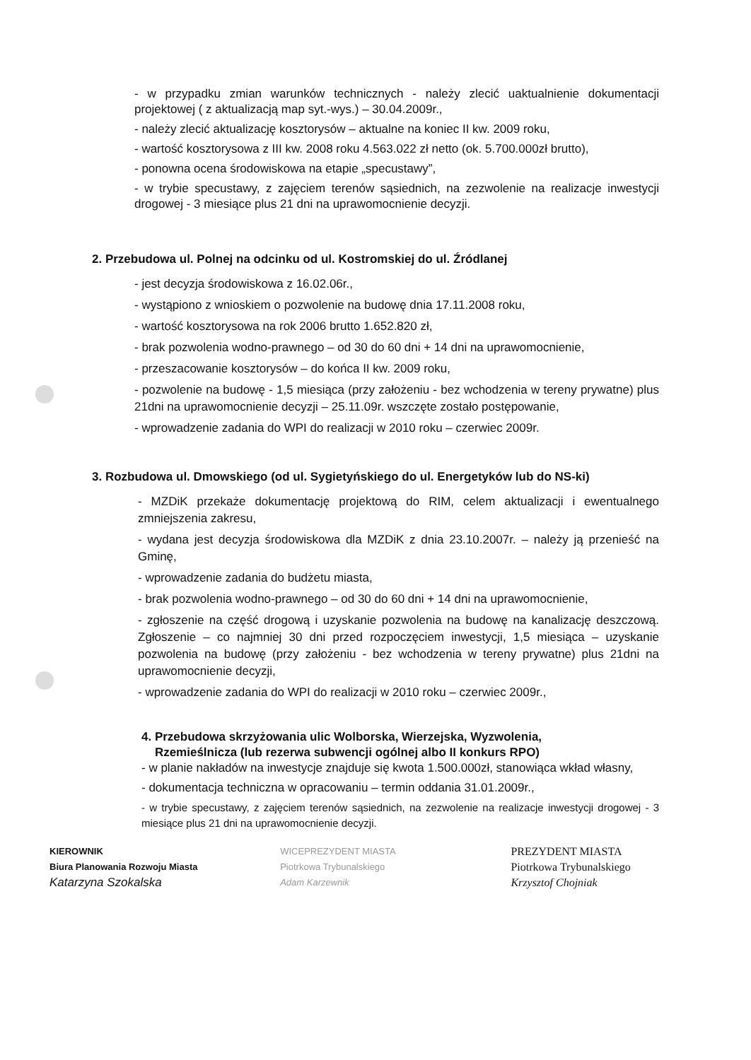- w przypadku zmian warunków technicznych - należy zlecić uaktualnienie dokumentacji projektowej ( z aktualizacją map syt.-wys.) – 30.04.2009r.,
- należy zlecić aktualizację kosztorysów – aktualne na koniec II kw. 2009 roku,
- wartość kosztorysowa z III kw. 2008 roku 4.563.022 zł netto (ok. 5.700.000zł brutto),
- ponowna ocena środowiskowa na etapie „specustawy”,
- w trybie specustawy, z zajęciem terenów sąsiednich, na zezwolenie na realizacje inwestycji drogowej - 3 miesiące plus 21 dni na uprawomocnienie decyzji.
2. Przebudowa ul. Polnej na odcinku od ul. Kostromskiej do ul. Źródlanej
- jest decyzja środowiskowa z 16.02.06r.,
- wystąpiono z wnioskiem o pozwolenie na budowę dnia 17.11.2008 roku,
- wartość kosztorysowa na rok 2006 brutto 1.652.820 zł,
- brak pozwolenia wodno-prawnego – od 30 do 60 dni + 14 dni na uprawomocnienie,
- przeszacowanie kosztorysów – do końca II kw. 2009 roku,
- pozwolenie na budowę - 1,5 miesiąca (przy założeniu - bez wchodzenia w tereny prywatne) plus 21dni na uprawomocnienie decyzji – 25.11.09r. wszczęte zostało postępowanie,
- wprowadzenie zadania do WPI do realizacji w 2010 roku – czerwiec 2009r.
3. Rozbudowa ul. Dmowskiego (od ul. Sygietyńskiego do ul. Energetyków lub do NS-ki)
- MZDiK przekaże dokumentację projektową do RIM, celem aktualizacji i ewentualnego zmniejszenia zakresu,
- wydana jest decyzja środowiskowa dla MZDiK z dnia 23.10.2007r. – należy ją przenieść na Gminę,
- wprowadzenie zadania do budżetu miasta,
- brak pozwolenia wodno-prawnego – od 30 do 60 dni + 14 dni na uprawomocnienie,
- zgłoszenie na część drogową i uzyskanie pozwolenia na budowę na kanalizację deszczową. Zgłoszenie – co najmniej 30 dni przed rozpoczęciem inwestycji, 1,5 miesiąca – uzyskanie pozwolenia na budowę (przy założeniu - bez wchodzenia w tereny prywatne) plus 21dni na uprawomocnienie decyzji,
- wprowadzenie zadania do WPI do realizacji w 2010 roku – czerwiec 2009r.,
4. Przebudowa skrzyżowania ulic Wolborska, Wierzejska, Wyzwolenia,
Rzemieślnicza (lub rezerwa subwencji ogólnej albo II konkurs RPO)
- w planie nakładów na inwestycje znajduje się kwota 1.500.000zł, stanowiąca wkład własny,
- dokumentacja techniczna w opracowaniu – termin oddania 31.01.2009r.,
- w trybie specustawy, z zajęciem terenów sąsiednich, na zezwolenie na realizacje inwestycji drogowej - 3 miesiące plus 21 dni na uprawomocnienie decyzji.
KIEROWNIK
Biura Planowania Rozwoju Miasta
Katarzyna Szokalska
WICEPREZYDENT MIASTA
Piotrkowa Trybunalskiego
Adam Karzewnik
PREZYDENT MIASTA
Piotrkowa Trybunalskiego
Krzysztof Chojniak